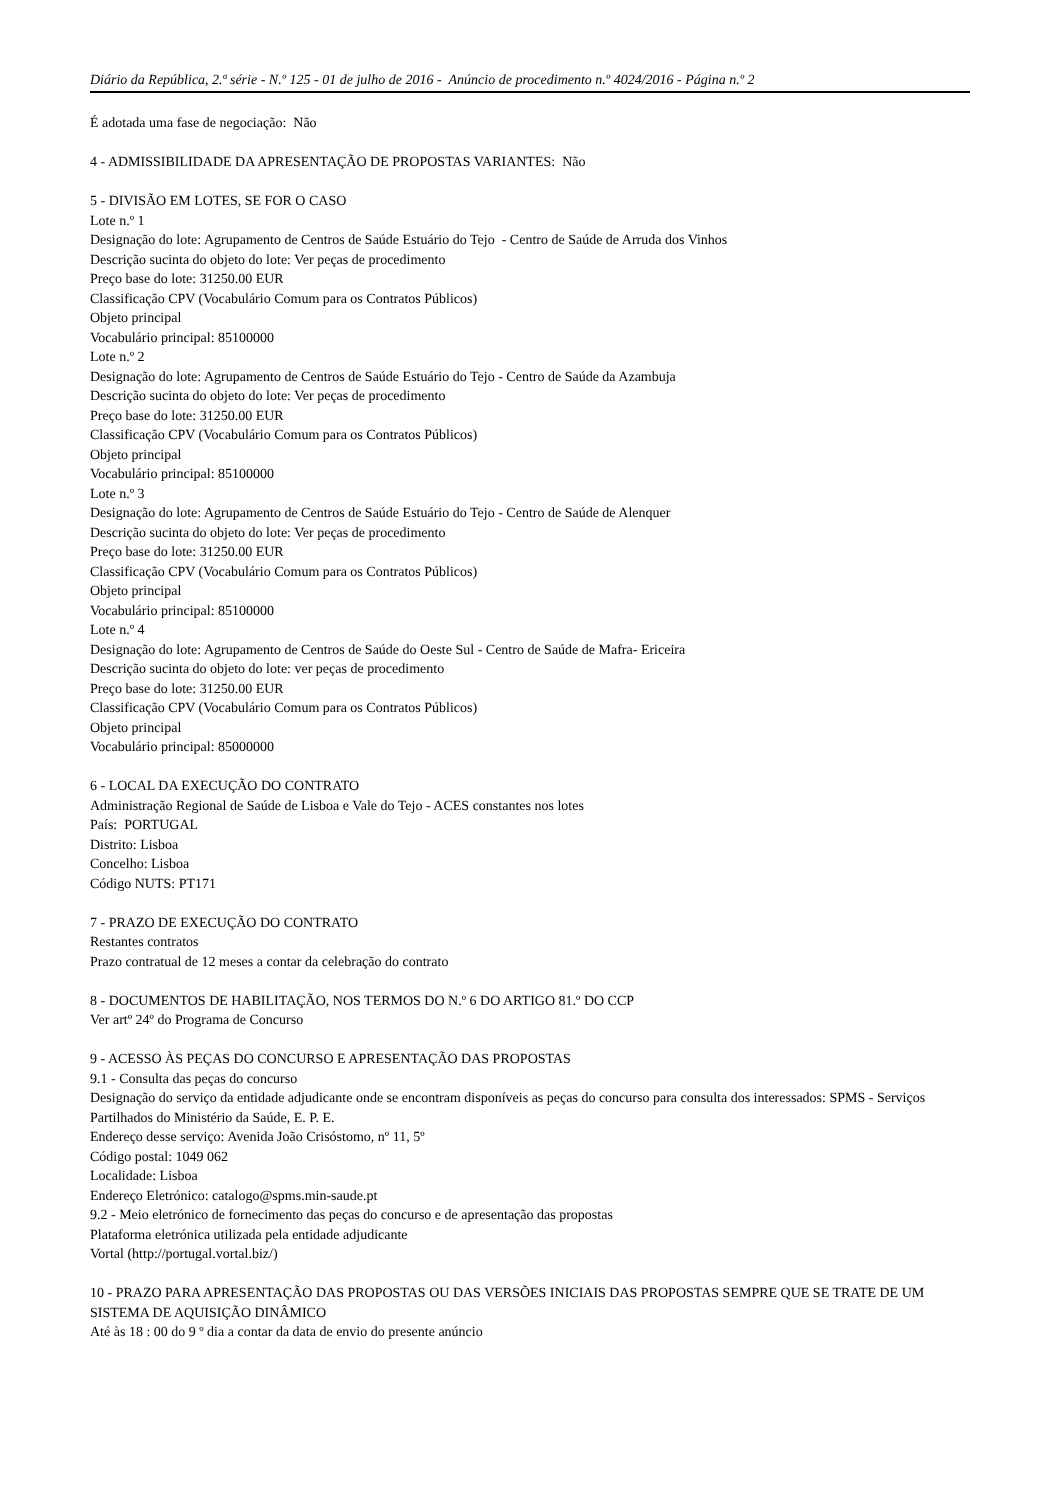Diário da República, 2.ª série - N.º 125 - 01 de julho de 2016 - Anúncio de procedimento n.º 4024/2016 - Página n.º 2
É adotada uma fase de negociação: Não
4 - ADMISSIBILIDADE DA APRESENTAÇÃO DE PROPOSTAS VARIANTES: Não
5 - DIVISÃO EM LOTES, SE FOR O CASO
Lote n.º 1
Designação do lote: Agrupamento de Centros de Saúde Estuário do Tejo - Centro de Saúde de Arruda dos Vinhos
Descrição sucinta do objeto do lote: Ver peças de procedimento
Preço base do lote: 31250.00 EUR
Classificação CPV (Vocabulário Comum para os Contratos Públicos)
Objeto principal
Vocabulário principal: 85100000
Lote n.º 2
Designação do lote: Agrupamento de Centros de Saúde Estuário do Tejo - Centro de Saúde da Azambuja
Descrição sucinta do objeto do lote: Ver peças de procedimento
Preço base do lote: 31250.00 EUR
Classificação CPV (Vocabulário Comum para os Contratos Públicos)
Objeto principal
Vocabulário principal: 85100000
Lote n.º 3
Designação do lote: Agrupamento de Centros de Saúde Estuário do Tejo - Centro de Saúde de Alenquer
Descrição sucinta do objeto do lote: Ver peças de procedimento
Preço base do lote: 31250.00 EUR
Classificação CPV (Vocabulário Comum para os Contratos Públicos)
Objeto principal
Vocabulário principal: 85100000
Lote n.º 4
Designação do lote: Agrupamento de Centros de Saúde do Oeste Sul - Centro de Saúde de Mafra- Ericeira
Descrição sucinta do objeto do lote: ver peças de procedimento
Preço base do lote: 31250.00 EUR
Classificação CPV (Vocabulário Comum para os Contratos Públicos)
Objeto principal
Vocabulário principal: 85000000
6 - LOCAL DA EXECUÇÃO DO CONTRATO
Administração Regional de Saúde de Lisboa e Vale do Tejo - ACES constantes nos lotes
País: PORTUGAL
Distrito: Lisboa
Concelho: Lisboa
Código NUTS: PT171
7 - PRAZO DE EXECUÇÃO DO CONTRATO
Restantes contratos
Prazo contratual de 12 meses a contar da celebração do contrato
8 - DOCUMENTOS DE HABILITAÇÃO, NOS TERMOS DO N.º 6 DO ARTIGO 81.º DO CCP
Ver artº 24º do Programa de Concurso
9 - ACESSO ÀS PEÇAS DO CONCURSO E APRESENTAÇÃO DAS PROPOSTAS
9.1 - Consulta das peças do concurso
Designação do serviço da entidade adjudicante onde se encontram disponíveis as peças do concurso para consulta dos interessados: SPMS - Serviços Partilhados do Ministério da Saúde, E. P. E.
Endereço desse serviço: Avenida João Crisóstomo, nº 11, 5º
Código postal: 1049 062
Localidade: Lisboa
Endereço Eletrónico: catalogo@spms.min-saude.pt
9.2 - Meio eletrónico de fornecimento das peças do concurso e de apresentação das propostas
Plataforma eletrónica utilizada pela entidade adjudicante
Vortal (http://portugal.vortal.biz/)
10 - PRAZO PARA APRESENTAÇÃO DAS PROPOSTAS OU DAS VERSÕES INICIAIS DAS PROPOSTAS SEMPRE QUE SE TRATE DE UM SISTEMA DE AQUISIÇÃO DINÂMICO
Até às 18 : 00 do 9 º dia a contar da data de envio do presente anúncio